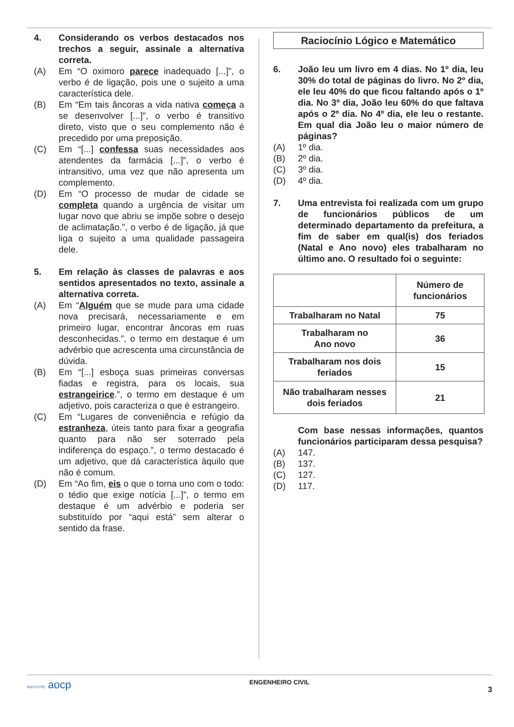4. Considerando os verbos destacados nos trechos a seguir, assinale a alternativa correta.
(A) Em “O oximoro parece inadequado [...]”, o verbo é de ligação, pois une o sujeito a uma característica dele.
(B) Em “Em tais âncoras a vida nativa começa a se desenvolver [...]”, o verbo é transitivo direto, visto que o seu complemento não é precedido por uma preposição.
(C) Em “[...] confessa suas necessidades aos atendentes da farmácia [...]”, o verbo é intransitivo, uma vez que não apresenta um complemento.
(D) Em “O processo de mudar de cidade se completa quando a urgência de visitar um lugar novo que abriu se impõe sobre o desejo de aclimatação.”, o verbo é de ligação, já que liga o sujeito a uma qualidade passageira dele.
5. Em relação às classes de palavras e aos sentidos apresentados no texto, assinale a alternativa correta.
(A) Em “Alguém que se mude para uma cidade nova precisará, necessariamente e em primeiro lugar, encontrar âncoras em ruas desconhecidas.”, o termo em destaque é um advérbio que acrescenta uma circunstância de dúvida.
(B) Em “[...] esboça suas primeiras conversas fiadas e registra, para os locais, sua estrangeirice.”, o termo em destaque é um adjetivo, pois caracteriza o que é estrangeiro.
(C) Em “Lugares de conveniência e refúgio da estranheza, úteis tanto para fixar a geografia quanto para não ser soterrado pela indiferença do espaço.”, o termo destacado é um adjetivo, que dá característica àquilo que não é comum.
(D) Em “Ao fim, eis o que o torna uno com o todo: o tédio que exige notícia [...]”, o termo em destaque é um advérbio e poderia ser substituído por “aqui está” sem alterar o sentido da frase.
Raciocínio Lógico e Matemático
6. João leu um livro em 4 dias. No 1º dia, leu 30% do total de páginas do livro. No 2º dia, ele leu 40% do que ficou faltando após o 1º dia. No 3º dia, João leu 60% do que faltava após o 2º dia. No 4º dia, ele leu o restante. Em qual dia João leu o maior número de páginas?
(A) 1º dia.
(B) 2º dia.
(C) 3º dia.
(D) 4º dia.
7. Uma entrevista foi realizada com um grupo de funcionários públicos de um determinado departamento da prefeitura, a fim de saber em qual(is) dos feriados (Natal e Ano novo) eles trabalharam no último ano. O resultado foi o seguinte:
| | Número de funcionários |
| --- | --- |
| Trabalharam no Natal | 75 |
| Trabalharam no Ano novo | 36 |
| Trabalharam nos dois feriados | 15 |
| Não trabalharam nesses dois feriados | 21 |
Com base nessas informações, quantos funcionários participaram dessa pesquisa?
(A) 147.
(B) 137.
(C) 127.
(D) 117.
INSTITUTO aocp ENGENHEIRO CIVIL 3